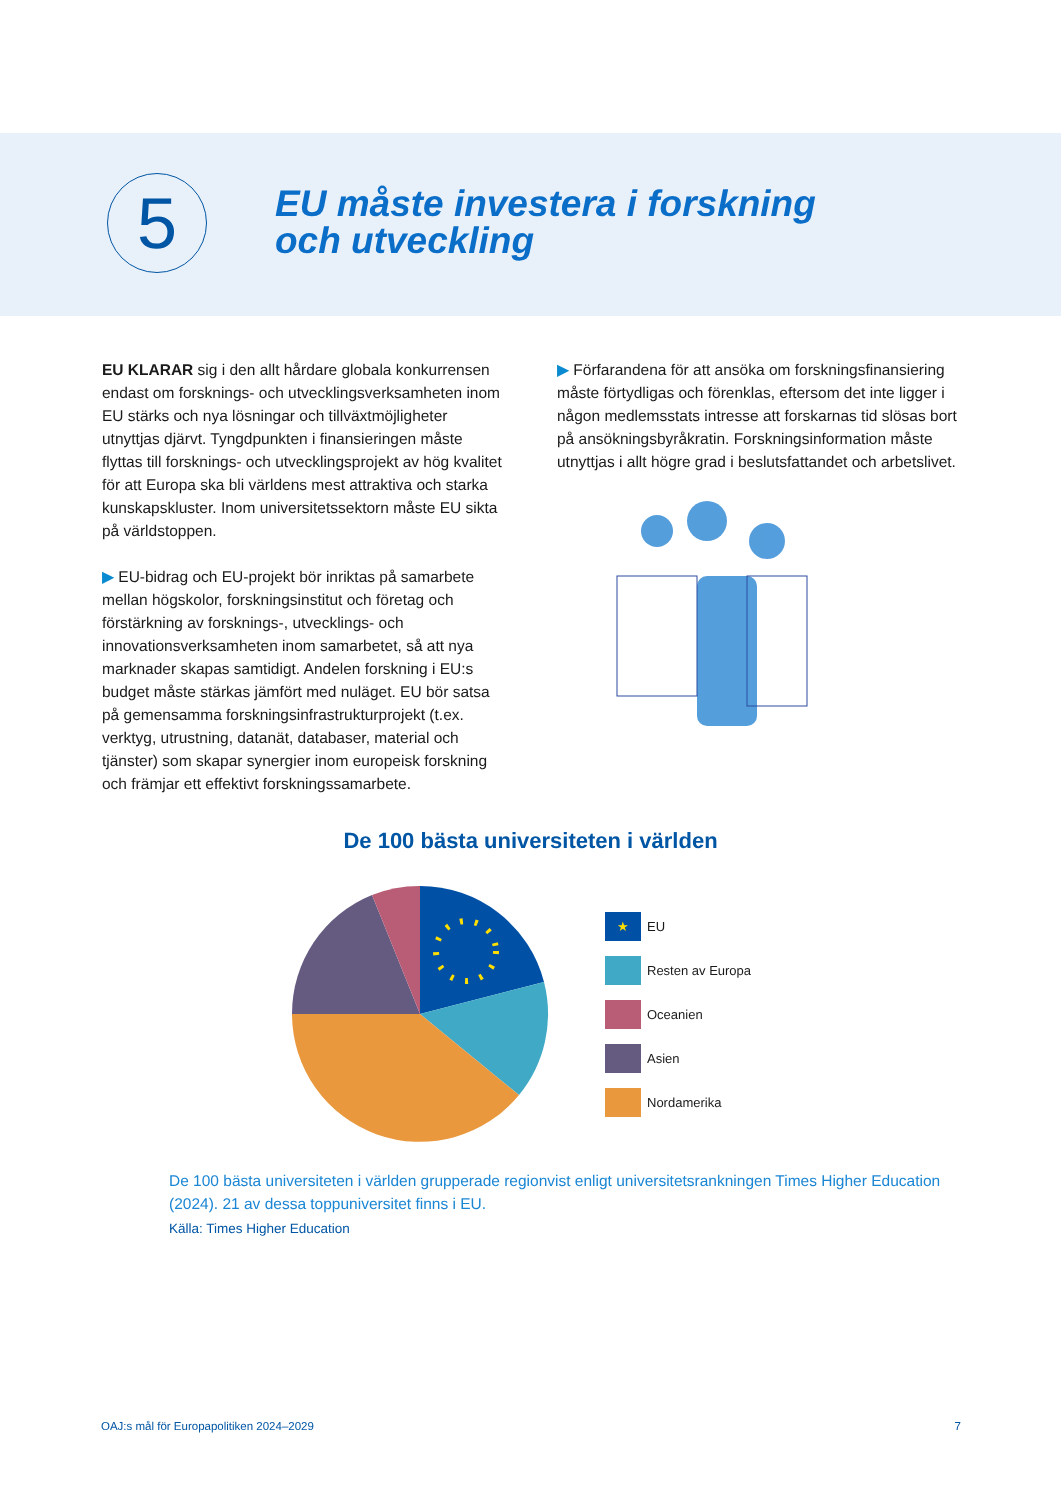5
EU måste investera i forskning
och utveckling
EU KLARAR sig i den allt hårdare globala konkurrensen endast om forsknings- och utvecklingsverksamheten inom EU stärks och nya lösningar och tillväxtmöjligheter utnyttjas djärvt. Tyngdpunkten i finansieringen måste flyttas till forsknings- och utvecklingsprojekt av hög kvalitet för att Europa ska bli världens mest attraktiva och starka kunskapskluster. Inom universitetssektorn måste EU sikta på världstoppen.
▶ EU-bidrag och EU-projekt bör inriktas på samarbete mellan högskolor, forskningsinstitut och företag och förstärkning av forsknings-, utvecklings- och innovationsverksamheten inom samarbetet, så att nya marknader skapas samtidigt. Andelen forskning i EU:s budget måste stärkas jämfört med nuläget. EU bör satsa på gemensamma forskningsinfrastrukturprojekt (t.ex. verktyg, utrustning, datanät, databaser, material och tjänster) som skapar synergier inom europeisk forskning och främjar ett effektivt forskningssamarbete.
▶ Förfarandena för att ansöka om forskningsfinansiering måste förtydligas och förenklas, eftersom det inte ligger i någon medlemsstats intresse att forskarnas tid slösas bort på ansökningsbyråkratin. Forskningsinformation måste utnyttjas i allt högre grad i beslutsfattandet och arbetslivet.
De 100 bästa universiteten i världen
★ EU
Resten av Europa
Oceanien
Asien
Nordamerika
De 100 bästa universiteten i världen grupperade regionvist enligt universitetsrankningen Times Higher Education (2024). 21 av dessa toppuniversitet finns i EU.
Källa: Times Higher Education
OAJ:s mål för Europapolitiken 2024–2029 7